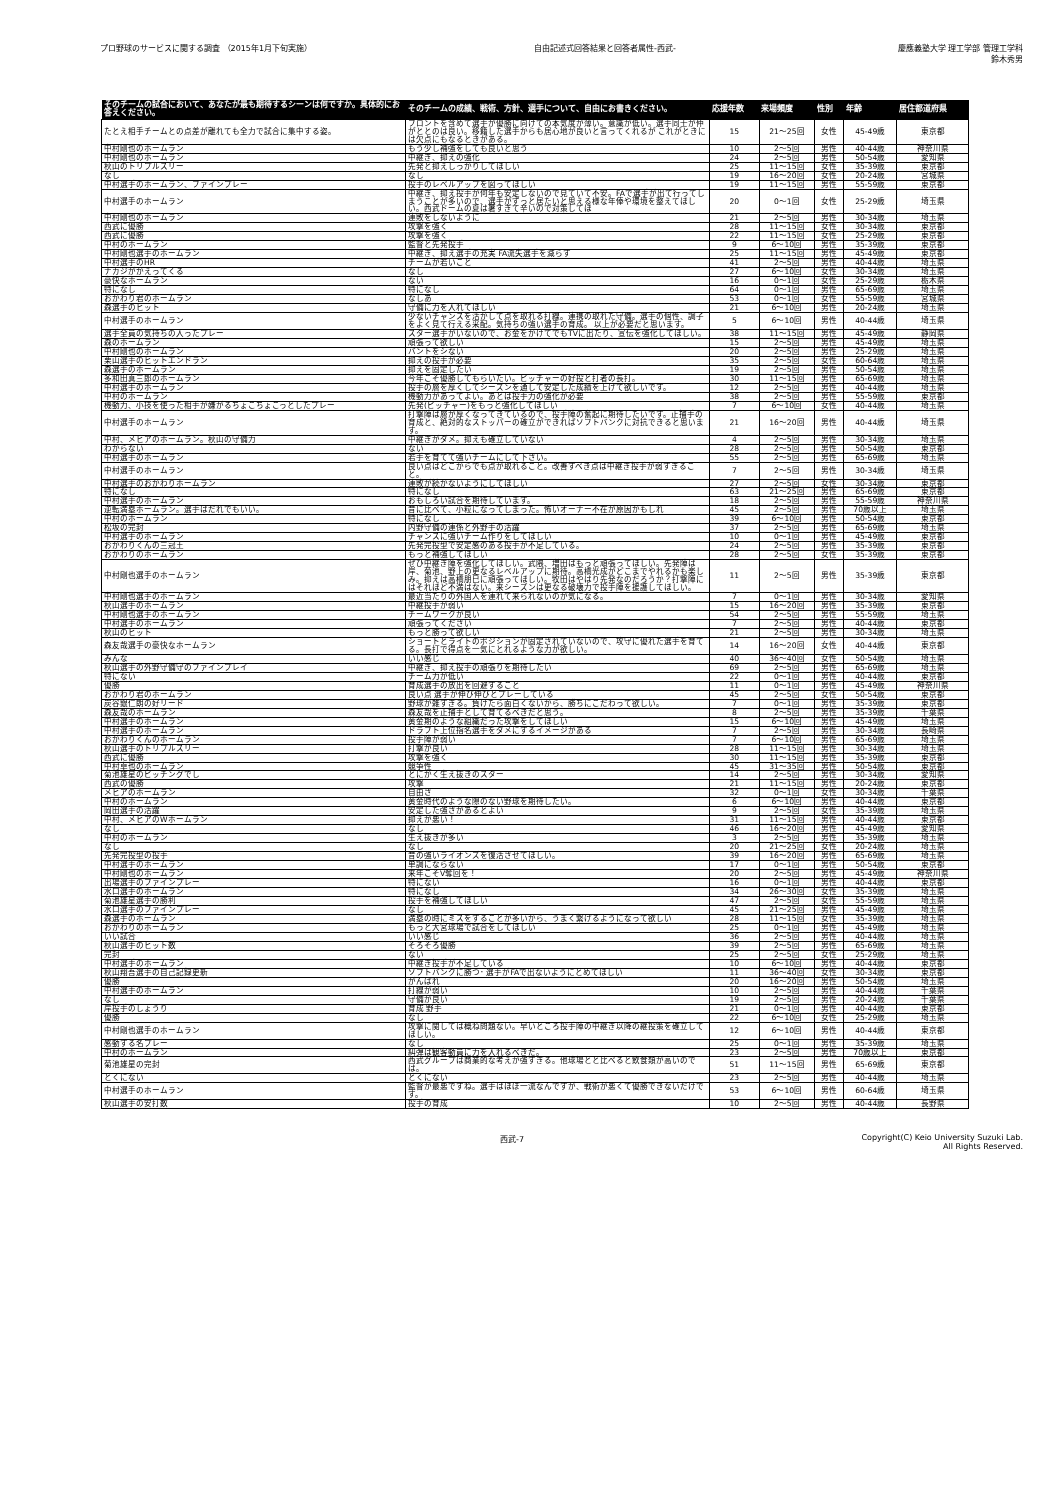プロ野球のサービスに関する調査 （2015年1月下旬実施）
自由記述式回答結果と回答者属性-西武-
慶應義塾大学 理工学部 管理工学科
鈴木秀男
| そのチームの試合において、あなたが最も期待するシーンは何ですか。具体的にお答えください。 | そのチームの成績、戦術、方針、選手について、自由にお書きください。 | 応援年数 | 来場頻度 | 性別 | 年齢 | 居住都道府県 |
| --- | --- | --- | --- | --- | --- | --- |
| たとえ相手チームとの点差が離れても全力で試合に集中する姿。 | フロントを含めて選手が優勝に向けての本気度が薄い。意識が低い。選手同士が仲がととのは良い。移籍した選手からも居心地が良いと言ってくれるが これがときには欠点にもなるときがある。 | 15 | 21～25回 | 女性 | 45-49歳 | 東京都 |
| 中村剛也のホームラン | もう少し補強をしても良いと思う | 10 | 2～5回 | 男性 | 40-44歳 | 神奈川県 |
| 中村剛也のホームラン | 中継ぎ、抑えの強化 | 24 | 2～5回 | 男性 | 50-54歳 | 愛知県 |
| 秋山のトリプルスリー | 先発と抑えしっかりしてほしい | 25 | 11～15回 | 女性 | 35-39歳 | 東京都 |
| なし | なし | 19 | 16～20回 | 女性 | 20-24歳 | 宮城県 |
| 中村選手のホームラン、ファインプレー | 投手のレベルアップを図ってほしい | 19 | 11～15回 | 男性 | 55-59歳 | 東京都 |
| 中村選手のホームラン | 中継ぎ、抑え投手が何年も安定しないので見ていて不安。FAで選手が出て行ってしまうことが多いので、選手がずっと居たいと思える様な年俸や環境を整えてほしい。西武ドームの夏は暑すぎて辛いので対策してほ | 20 | 0～1回 | 女性 | 25-29歳 | 埼玉県 |
| 中村剛也のホームラン | 連敗をしないように | 21 | 2～5回 | 男性 | 30-34歳 | 埼玉県 |
| 西武に優勝 | 攻撃を強く | 28 | 11～15回 | 女性 | 30-34歳 | 東京都 |
| 西武に優勝 | 攻撃を強く | 22 | 11～15回 | 女性 | 25-29歳 | 東京都 |
| 中村のホームラン | 監督と先発投手 | 9 | 6～10回 | 男性 | 35-39歳 | 東京都 |
| 中村剛也選手のホームラン | 中継ぎ、抑え選手の充実 FA流失選手を減らす | 25 | 11～15回 | 男性 | 45-49歳 | 東京都 |
| 中村選手のHR | チームが若いこと | 41 | 2～5回 | 男性 | 40-44歳 | 埼玉県 |
| ナカジがかえってくる | なし | 27 | 6～10回 | 女性 | 30-34歳 | 埼玉県 |
| 豪快なホームラン | ない | 16 | 0～1回 | 女性 | 25-29歳 | 栃木県 |
| 特になし | 特になし | 64 | 0～1回 | 男性 | 65-69歳 | 埼玉県 |
| おかわり君のホームラン | なしあ | 53 | 0～1回 | 女性 | 55-59歳 | 宮城県 |
| 森選手のヒット | 守備に力を入れてほしい | 21 | 6～10回 | 男性 | 20-24歳 | 埼玉県 |
| 中村選手のホームラン | 少ないチャンスを活かして点を取れる打線。連携の取れた守備。選手の個性、調子をよく見て行える采配。気持ちの強い選手の育成。 以上が必要だと思います。 | 5 | 6～10回 | 男性 | 40-44歳 | 埼玉県 |
| 選手全員の気持ちの入ったプレー | スター選手がいないので、お金をかけてでもTVに出たり、宣伝を強化してほしい。 | 38 | 11～15回 | 男性 | 45-49歳 | 静岡県 |
| 森のホームラン | 頑張って欲しい | 15 | 2～5回 | 男性 | 45-49歳 | 埼玉県 |
| 中村剛也のホームラン | バントをシない | 20 | 2～5回 | 男性 | 25-29歳 | 埼玉県 |
| 栗山選手のヒットエンドラン | 抑えの投手が必要 | 35 | 2～5回 | 女性 | 60-64歳 | 埼玉県 |
| 森選手のホームラン | 抑えを固定したい | 19 | 2～5回 | 男性 | 50-54歳 | 埼玉県 |
| 多和田真三郎のホームラン | 今年こそ優勝してもらいたい。ピッチャーの好投と打者の長打。 | 30 | 11～15回 | 男性 | 65-69歳 | 埼玉県 |
| 中村選手のホームラン | 投手の層を厚くしてシーズンを通して安定した成績を上げて欲しいです。 | 12 | 2～5回 | 男性 | 40-44歳 | 埼玉県 |
| 中村のホームラン | 機動力があってよい。あとは投手力の強化が必要 | 38 | 2～5回 | 男性 | 55-59歳 | 東京都 |
| 機動力、小技を使った相手が嫌がるちょこちょこっとしたプレー | 先発(ピッチャー)をもっと強化してほしい | 7 | 6～10回 | 女性 | 40-44歳 | 埼玉県 |
| 中村選手のホームラン | 打撃陣は層が厚くなってきているので、投手陣の奮起に期待したいです。正捕手の育成と、絶対的なストッパーの確立ができればソフトバンクに対抗できると思います。 | 21 | 16～20回 | 男性 | 40-44歳 | 埼玉県 |
| 中村、メヒアのホームラン。秋山の守備力 | 中継ぎがダメ。抑えも確立していない | 4 | 2～5回 | 男性 | 30-34歳 | 埼玉県 |
| わからない | ない | 28 | 2～5回 | 男性 | 50-54歳 | 東京都 |
| 中村選手のホームラン | 若手を育てて強いチームにして下さい。 | 55 | 2～5回 | 男性 | 65-69歳 | 埼玉県 |
| 中村選手のホームラン | 良い点はどこからでも点が取れること。改善すべき点は中継ぎ投手が弱すぎること。 | 7 | 2～5回 | 男性 | 30-34歳 | 埼玉県 |
| 中村選手のおかわりホームラン | 連敗が続かないようにしてほしい | 27 | 2～5回 | 女性 | 30-34歳 | 東京都 |
| 特になし | 特になし | 63 | 21～25回 | 男性 | 65-69歳 | 東京都 |
| 中村選手のホームラン | おもしろい試合を期待しています。 | 18 | 2～5回 | 男性 | 55-59歳 | 神奈川県 |
| 逆転満塁ホームラン。選手はだれでもいい。 | 昔に比べて、小粒になってしまった。怖いオーナー不在が原因かもしれ | 45 | 2～5回 | 男性 | 70歳以上 | 埼玉県 |
| 中村のホームラン | 特になし | 39 | 6～10回 | 男性 | 50-54歳 | 東京都 |
| 松坂の完封 | 内野守備の連係と外野手の活躍 | 37 | 2～5回 | 男性 | 65-69歳 | 埼玉県 |
| 中村選手のホームラン | チャンスに強いチーム作りをしてほしい | 10 | 0～1回 | 男性 | 45-49歳 | 東京都 |
| おかわりくんの三冠王 | 先発完投型で安定感のある投手が不足している。 | 24 | 2～5回 | 男性 | 35-39歳 | 東京都 |
| おかわりのホームラン | もっと補強してほしい | 28 | 2～5回 | 女性 | 35-39歳 | 東京都 |
| 中村剛也選手のホームラン | ぜひ中継ぎ陣を強化してほしい。武隈、増田はもっと頑張ってほしい。先発陣は岸、菊池、野上の更なるレベルアップに期待。高橋光成がどこまでやれるかも楽しみ。抑えは高橋朋巳に頑張ってほしい。牧田はやはり先発なのだろうか？打撃陣にはそれほど不満はない。来シーズンは更なる破壊力で投手陣を援護してほしい。 | 11 | 2～5回 | 男性 | 35-39歳 | 東京都 |
| 中村剛也選手のホームラン | 最近当たりの外国人を連れて来られないのが気になる。 | 7 | 0～1回 | 男性 | 30-34歳 | 愛知県 |
| 秋山選手のホームラン | 中継投手が弱い | 15 | 16～20回 | 男性 | 35-39歳 | 東京都 |
| 中村剛也選手のホームラン | チームワークが良い | 54 | 2～5回 | 男性 | 55-59歳 | 埼玉県 |
| 中村選手のホームラン | 頑張ってください | 7 | 2～5回 | 男性 | 40-44歳 | 東京都 |
| 秋山のヒット | もっと勝って欲しい | 21 | 2～5回 | 男性 | 30-34歳 | 埼玉県 |
| 森友哉選手の豪快なホームラン | ショートとライトのポジションが固定されていないので、攻守に優れた選手を育てる。長打で得点を一気にとれるような力が欲しい。 | 14 | 16～20回 | 女性 | 40-44歳 | 東京都 |
| みんな | いい感じ | 40 | 36～40回 | 女性 | 50-54歳 | 埼玉県 |
| 秋山選手の外野守備守のファインプレイ | 中継ぎ、抑え投手の頑張りを期待したい | 69 | 2～5回 | 男性 | 65-69歳 | 埼玉県 |
| 特にない | チーム力が低い | 22 | 0～1回 | 男性 | 40-44歳 | 東京都 |
| 優勝 | 育成選手の放出を回避すること | 11 | 0～1回 | 男性 | 45-49歳 | 神奈川県 |
| おかわり君のホームラン | 良い点 選手が伸び伸びとプレーしている | 45 | 2～5回 | 女性 | 50-54歳 | 東京都 |
| 炭谷銀仁朗の好リード | 野球が雑すぎる。負けたら面白くないから、勝ちにこだわって欲しい。 | 7 | 0～1回 | 男性 | 35-39歳 | 東京都 |
| 森友哉のホームラン | 森友哉を正捕手として育てるべきだと思う。 | 8 | 2～5回 | 男性 | 35-39歳 | 千葉県 |
| 中村選手のホームラン | 黄金期のような組織だった攻撃をしてほしい | 15 | 6～10回 | 男性 | 45-49歳 | 埼玉県 |
| 中村選手のホームラン | ドラフト上位指名選手をダメにするイメージがある | 7 | 2～5回 | 男性 | 30-34歳 | 長崎県 |
| おかわりくんのホームラン | 投手陣が弱い | 7 | 6～10回 | 男性 | 65-69歳 | 埼玉県 |
| 秋山選手のトリプルスリー | 打撃が良い | 28 | 11～15回 | 男性 | 30-34歳 | 埼玉県 |
| 西武に優勝 | 攻撃を強く | 30 | 11～15回 | 男性 | 35-39歳 | 東京都 |
| 中村卓也のホームラン | 競争性 | 45 | 31～35回 | 男性 | 50-54歳 | 東京都 |
| 菊池雄星のピッチングでし | とにかく生え抜きのスター | 14 | 2～5回 | 男性 | 30-34歳 | 愛知県 |
| 西武の優勝 | 攻撃 | 21 | 11～15回 | 男性 | 20-24歳 | 東京都 |
| メヒアのホームラン | 自由さ | 32 | 0～1回 | 女性 | 30-34歳 | 千葉県 |
| 中村のホームラン | 黄金時代のような隙のない野球を期待したい。 | 6 | 6～10回 | 男性 | 40-44歳 | 東京都 |
| 岡田選手の活躍 | 安定した強さがあるとよい | 9 | 2～5回 | 女性 | 35-39歳 | 埼玉県 |
| 中村、メヒアのWホームラン | 抑えが悪い！ | 31 | 11～15回 | 男性 | 40-44歳 | 東京都 |
| なし | なし | 46 | 16～20回 | 男性 | 45-49歳 | 愛知県 |
| 中村のホームラン | 生え抜きが多い | 3 | 2～5回 | 男性 | 35-39歳 | 埼玉県 |
| なし | なし | 20 | 21～25回 | 女性 | 20-24歳 | 埼玉県 |
| 先発完投型の投手 | 昔の強いライオンズを復活させてほしい。 | 39 | 16～20回 | 男性 | 65-69歳 | 埼玉県 |
| 中村選手のホームラン | 単調にならない | 17 | 0～1回 | 男性 | 50-54歳 | 東京都 |
| 中村剛也のホームラン | 来年こそV奪回を！ | 20 | 2～5回 | 男性 | 45-49歳 | 神奈川県 |
| 出場選手のファインプレー | 特にない | 16 | 0～1回 | 男性 | 40-44歳 | 東京都 |
| 水口選手のホームラン | 特になし | 34 | 26～30回 | 女性 | 35-39歳 | 埼玉県 |
| 菊池雄星選手の勝利 | 投手を補強してほしい | 47 | 2～5回 | 女性 | 55-59歳 | 埼玉県 |
| 水口選手のファインプレー | なし | 45 | 21～25回 | 男性 | 45-49歳 | 埼玉県 |
| 森選手のホームラン | 満塁の時にミスをすることが多いから、うまく繋げるようになって欲しい | 28 | 11～15回 | 女性 | 35-39歳 | 埼玉県 |
| おかわりのホームラン | もっと大宮球場で試合をしてほしい | 25 | 0～1回 | 男性 | 45-49歳 | 埼玉県 |
| いい試合 | いい感じ | 36 | 2～5回 | 男性 | 40-44歳 | 埼玉県 |
| 秋山選手のヒット数 | そろそろ優勝 | 39 | 2～5回 | 男性 | 65-69歳 | 埼玉県 |
| 完封 | ない | 25 | 2～5回 | 女性 | 25-29歳 | 埼玉県 |
| 中村選手のホームラン | 中継ぎ投手が不足している | 10 | 6～10回 | 男性 | 40-44歳 | 東京都 |
| 秋山翔吾選手の自己記録更新 | ソフトバンクに勝つ･ 選手がFAで出ないようにとめてほしい | 11 | 36～40回 | 女性 | 30-34歳 | 東京都 |
| 優勝 | がんばれ | 20 | 16～20回 | 男性 | 50-54歳 | 埼玉県 |
| 中村選手のホームラン | 打線が弱い | 10 | 2～5回 | 男性 | 40-44歳 | 千葉県 |
| なし | 守備が良い | 19 | 2～5回 | 男性 | 20-24歳 | 千葉県 |
| 岸投手のしょうり | 育成 野手 | 21 | 0～1回 | 男性 | 40-44歳 | 東京都 |
| 優勝 | なし | 22 | 6～10回 | 女性 | 25-29歳 | 埼玉県 |
| 中村剛也選手のホームラン | 攻撃に関しては概ね問題ない。早いところ投手陣の中継ぎ以降の継投策を確立してほしい。 | 12 | 6～10回 | 男性 | 40-44歳 | 東京都 |
| 感動する名プレー | なし | 25 | 0～1回 | 男性 | 35-39歳 | 埼玉県 |
| 中村のホームラン | 糾弾は観客動員に力を入れるべきだ。 | 23 | 2～5回 | 男性 | 70歳以上 | 東京都 |
| 菊池雄星の完封 | 西武グループは商業的な考えが強すぎる。他球場とと比べると飲食類が高いのでは。 | 51 | 11～15回 | 男性 | 65-69歳 | 東京都 |
| とくにない | とくにない | 23 | 2～5回 | 男性 | 40-44歳 | 埼玉県 |
| 中村選手のホームラン | 監督が最悪ですね。選手はほぼ一流なんですが、戦術が悪くて優勝できないだけです。 | 53 | 6～10回 | 男性 | 60-64歳 | 埼玉県 |
| 秋山選手の安打数 | 投手の育成 | 10 | 2～5回 | 男性 | 40-44歳 | 長野県 |
西武-7 Copyright(C) Keio University Suzuki Lab.
All Rights Reserved.